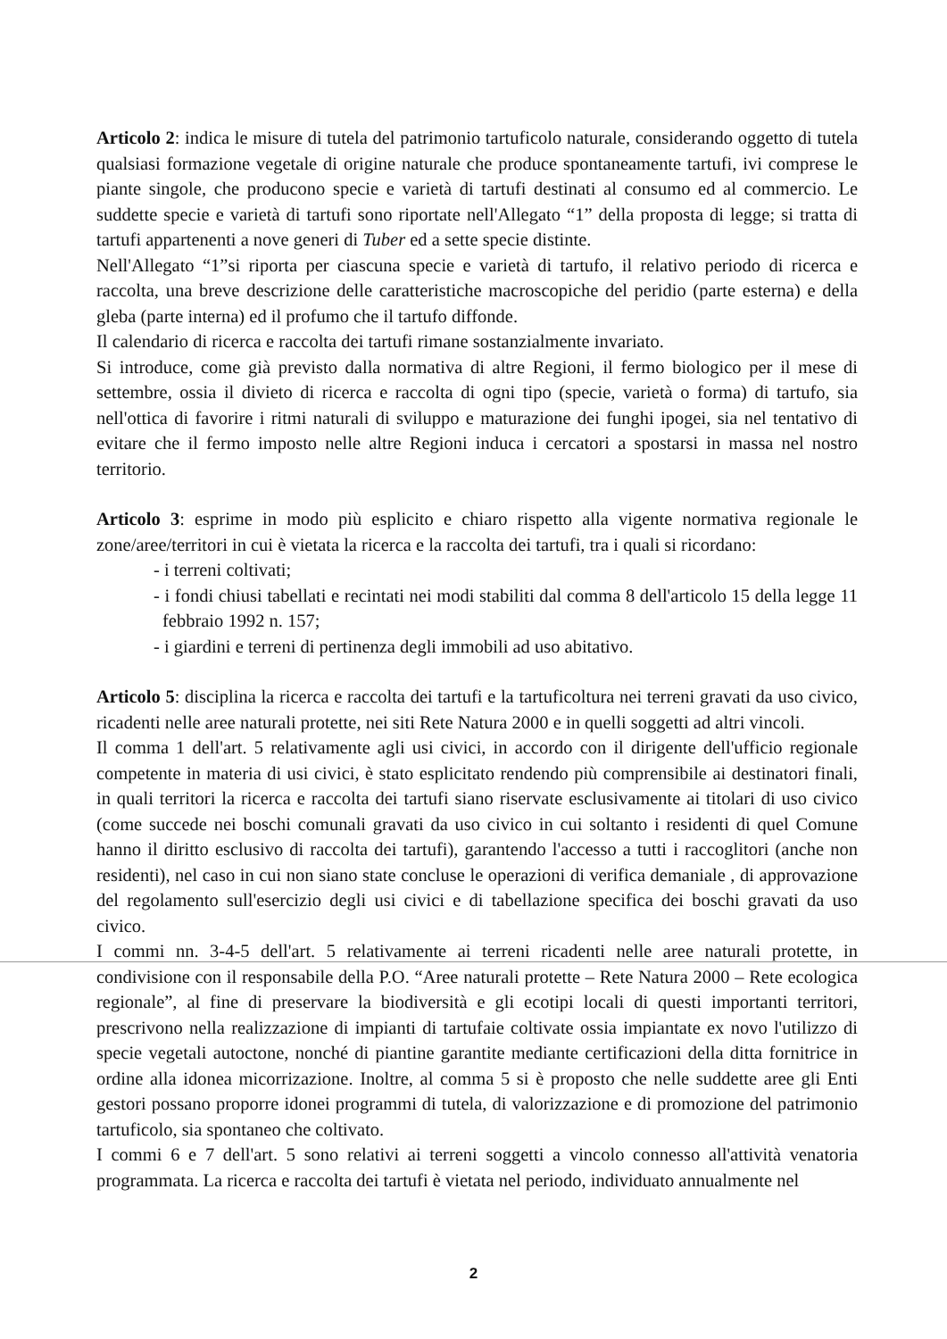Articolo 2: indica le misure di tutela del patrimonio tartuficolo naturale, considerando oggetto di tutela qualsiasi formazione vegetale di origine naturale che produce spontaneamente tartufi, ivi comprese le piante singole, che producono specie e varietà di tartufi destinati al consumo ed al commercio. Le suddette specie e varietà di tartufi sono riportate nell'Allegato “1” della proposta di legge; si tratta di tartufi appartenenti a nove generi di Tuber ed a sette specie distinte.
Nell'Allegato “1”si riporta per ciascuna specie e varietà di tartufo, il relativo periodo di ricerca e raccolta, una breve descrizione delle caratteristiche macroscopiche del peridio (parte esterna) e della gleba (parte interna) ed il profumo che il tartufo diffonde.
Il calendario di ricerca e raccolta dei tartufi rimane sostanzialmente invariato.
Si introduce, come già previsto dalla normativa di altre Regioni, il fermo biologico per il mese di settembre, ossia il divieto di ricerca e raccolta di ogni tipo (specie, varietà o forma) di tartufo, sia nell'ottica di favorire i ritmi naturali di sviluppo e maturazione dei funghi ipogei, sia nel tentativo di evitare che il fermo imposto nelle altre Regioni induca i cercatori a spostarsi in massa nel nostro territorio.
Articolo 3: esprime in modo più esplicito e chiaro rispetto alla vigente normativa regionale le zone/aree/territori in cui è vietata la ricerca e la raccolta dei tartufi, tra i quali si ricordano:
- i terreni coltivati;
- i fondi chiusi tabellati e recintati nei modi stabiliti dal comma 8 dell'articolo 15 della legge 11 febbraio 1992 n. 157;
- i giardini e terreni di pertinenza degli immobili ad uso abitativo.
Articolo 5: disciplina la ricerca e raccolta dei tartufi e la tartuficoltura nei terreni gravati da uso civico, ricadenti nelle aree naturali protette, nei siti Rete Natura 2000 e in quelli soggetti ad altri vincoli.
Il comma 1 dell'art. 5 relativamente agli usi civici, in accordo con il dirigente dell'ufficio regionale competente in materia di usi civici, è stato esplicitato rendendo più comprensibile ai destinatori finali, in quali territori la ricerca e raccolta dei tartufi siano riservate esclusivamente ai titolari di uso civico (come succede nei boschi comunali gravati da uso civico in cui soltanto i residenti di quel Comune hanno il diritto esclusivo di raccolta dei tartufi), garantendo l'accesso a tutti i raccoglitori (anche non residenti), nel caso in cui non siano state concluse le operazioni di verifica demaniale , di approvazione del regolamento sull'esercizio degli usi civici e di tabellazione specifica dei boschi gravati da uso civico.
I commi nn. 3-4-5 dell'art. 5 relativamente ai terreni ricadenti nelle aree naturali protette, in condivisione con il responsabile della P.O. “Aree naturali protette – Rete Natura 2000 – Rete ecologica regionale”, al fine di preservare la biodiversità e gli ecotipi locali di questi importanti territori, prescrivono nella realizzazione di impianti di tartufaie coltivate ossia impiantate ex novo l'utilizzo di specie vegetali autoctone, nonché di piantine garantite mediante certificazioni della ditta fornitrice in ordine alla idonea micorrizazione. Inoltre, al comma 5 si è proposto che nelle suddette aree gli Enti gestori possano proporre idonei programmi di tutela, di valorizzazione e di promozione del patrimonio tartuficolo, sia spontaneo che coltivato.
I commi 6 e 7 dell'art. 5 sono relativi ai terreni soggetti a vincolo connesso all'attività venatoria programmata. La ricerca e raccolta dei tartufi è vietata nel periodo, individuato annualmente nel
2